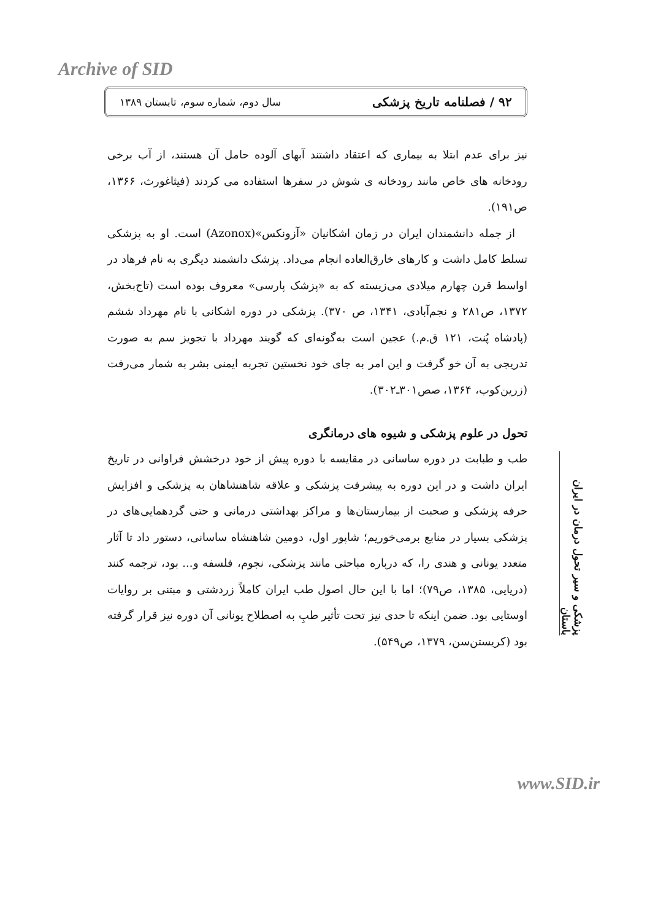Archive of SID
۹۲ / فصلنامه تاریخ پزشکی سال دوم، شماره سوم، تابستان ۱۳۸۹
نیز برای عدم ابتلا به بیماری که اعتقاد داشتند آبهای آلوده حامل آن هستند، از آب برخی رودخانه های خاص مانند رودخانه ی شوش در سفرها استفاده می کردند (فیثاغورث، ۱۳۶۶، ص۱۹۱).
از جمله دانشمندان ایران در زمان اشکانیان «آزونکس»(Azonox) است. او به پزشکی تسلط کامل داشت و کارهای خارق‌العاده انجام می‌داد. پزشک دانشمند دیگری به نام فرهاد در اواسط قرن چهارم میلادی می‌زیسته که به «پزشک پارسی» معروف بوده است (تاج‌بخش، ۱۳۷۲، ص۲۸۱ و نجم‌آبادی، ۱۳۴۱، ص ۳۷۰). پزشکی در دوره اشکانی با نام مهرداد ششم (پادشاه پُنت، ۱۲۱ ق.م.) عجین است به‌گونه‌ای که گویند مهرداد با تجویز سم به صورت تدریجی به آن خو گرفت و این امر به جای خود نخستین تجربه ایمنی بشر به شمار می‌رفت (زرین‌کوب، ۱۳۶۴، صص۳۰۱ـ۳۰۲).
تحول در علوم پزشکی و شیوه های درمانگری
طب و طبابت در دوره ساسانی در مقایسه با دوره پیش از خود درخشش فراوانی در تاریخ ایران داشت و در این دوره به پیشرفت پزشکی و علاقه شاهنشاهان به پزشکی و افزایش حرفه پزشکی و صحبت از بیمارستان‌ها و مراکز بهداشتی درمانی و حتی گردهمایی‌های در پزشکی بسیار در منابع برمی‌خوریم؛ شاپور اول، دومین شاهنشاه ساسانی، دستور داد تا آثار متعدد یونانی و هندی را، که درباره مباحثی مانند پزشکی، نجوم، فلسفه و... بود، ترجمه کنند (دریایی، ۱۳۸۵، ص۷۹)؛ اما با این حال اصول طب ایران کاملاً زردشتی و مبتنی بر روایات اوستایی بود. ضمن اینکه تا حدی نیز تحت تأثیر طبِ به اصطلاح یونانی آن دوره نیز قرار گرفته بود (کریستن‌سن، ۱۳۷۹، ص۵۴۹).
پزشکی و سیر تحول درمان در ایران باستان
www.SID.ir